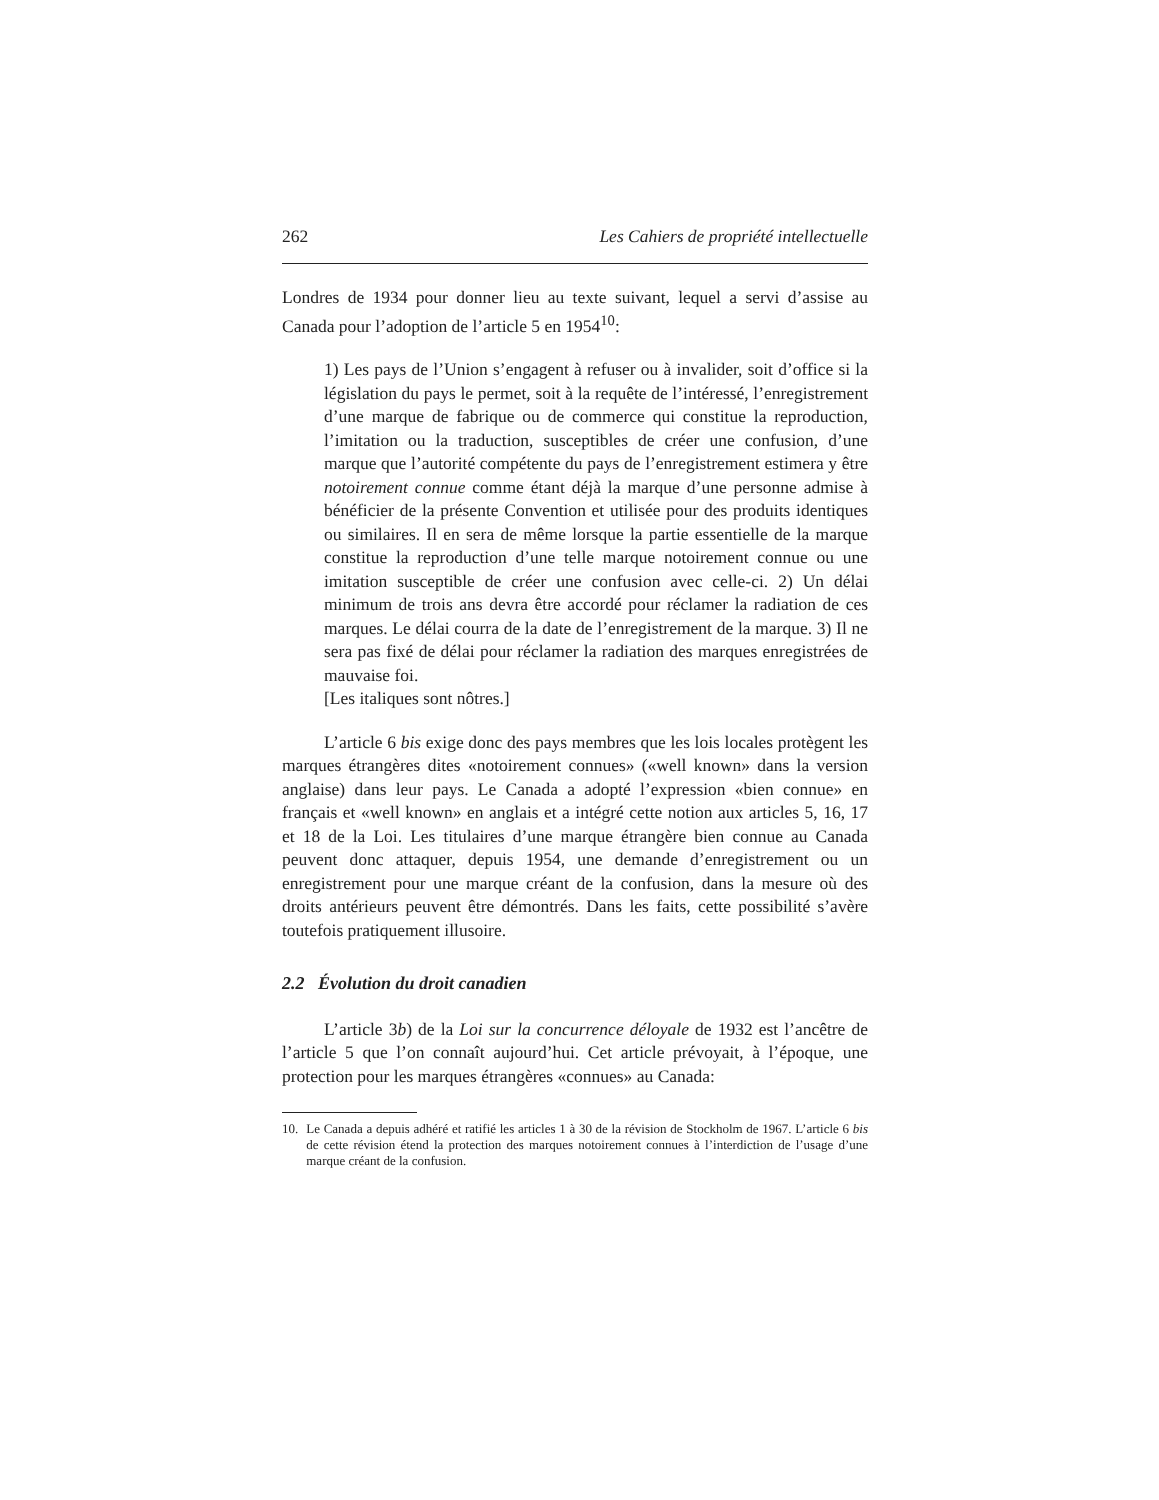262 Les Cahiers de propriété intellectuelle
Londres de 1934 pour donner lieu au texte suivant, lequel a servi d’assise au Canada pour l’adoption de l’article 5 en 1954<sup>10</sup>:
1) Les pays de l’Union s’engagent à refuser ou à invalider, soit d’office si la législation du pays le permet, soit à la requête de l’intéressé, l’enregistrement d’une marque de fabrique ou de commerce qui constitue la reproduction, l’imitation ou la traduction, susceptibles de créer une confusion, d’une marque que l’autorité compétente du pays de l’enregistrement estimera y être notoirement connue comme étant déjà la marque d’une personne admise à bénéficier de la présente Convention et utilisée pour des produits identiques ou similaires. Il en sera de même lorsque la partie essentielle de la marque constitue la reproduction d’une telle marque notoirement connue ou une imitation susceptible de créer une confusion avec celle-ci. 2) Un délai minimum de trois ans devra être accordé pour réclamer la radiation de ces marques. Le délai courra de la date de l’enregistrement de la marque. 3) Il ne sera pas fixé de délai pour réclamer la radiation des marques enregistrées de mauvaise foi.
[Les italiques sont nôtres.]
L’article 6 bis exige donc des pays membres que les lois locales protègent les marques étrangères dites «notoirement connues» («well known» dans la version anglaise) dans leur pays. Le Canada a adopté l’expression «bien connue» en français et «well known» en anglais et a intégré cette notion aux articles 5, 16, 17 et 18 de la Loi. Les titulaires d’une marque étrangère bien connue au Canada peuvent donc attaquer, depuis 1954, une demande d’enregistrement ou un enregistrement pour une marque créant de la confusion, dans la mesure où des droits antérieurs peuvent être démontrés. Dans les faits, cette possibilité s’avère toutefois pratiquement illusoire.
2.2 Évolution du droit canadien
L’article 3b) de la Loi sur la concurrence déloyale de 1932 est l’ancêtre de l’article 5 que l’on connaît aujourd’hui. Cet article prévoyait, à l’époque, une protection pour les marques étrangères «connues» au Canada:
10. Le Canada a depuis adhéré et ratifié les articles 1 à 30 de la révision de Stockholm de 1967. L’article 6 bis de cette révision étend la protection des marques notoirement connues à l’interdiction de l’usage d’une marque créant de la confusion.